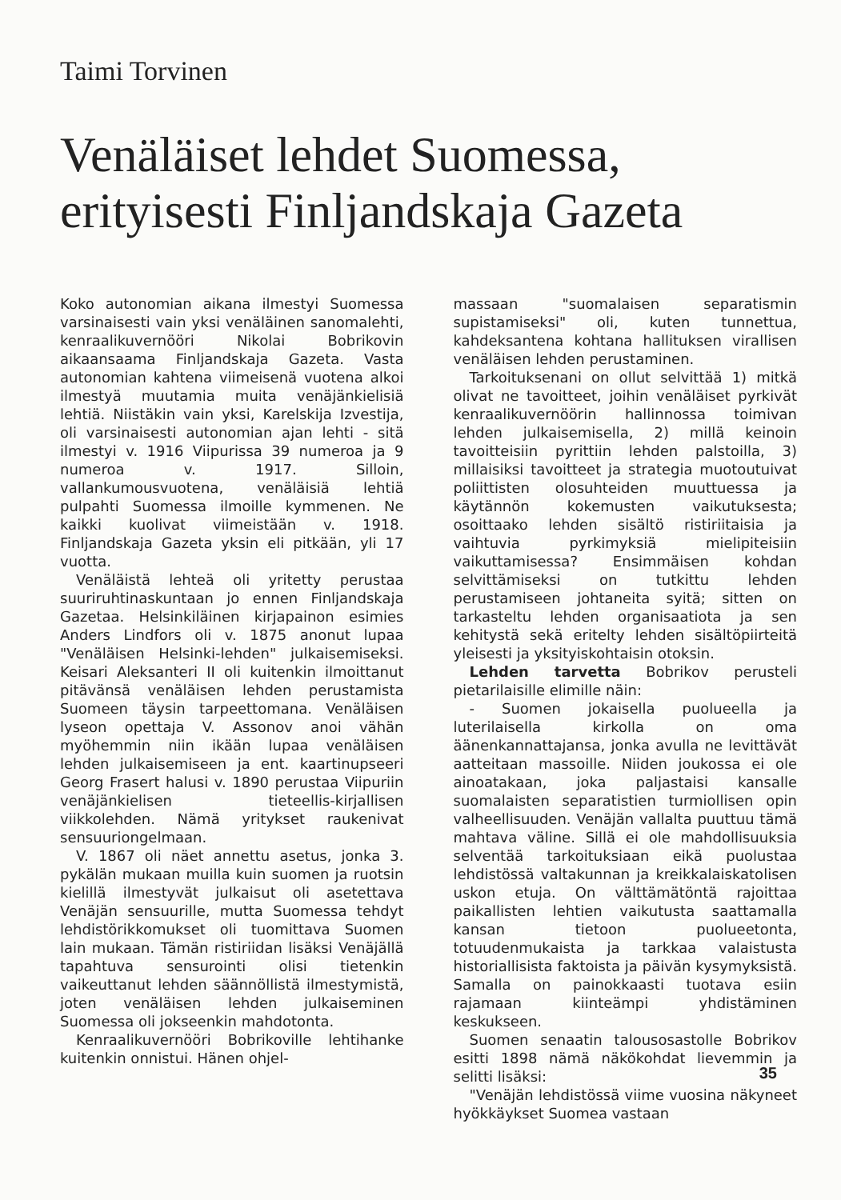Taimi Torvinen
Venäläiset lehdet Suomessa, erityisesti Finljandskaja Gazeta
Koko autonomian aikana ilmestyi Suomessa varsinaisesti vain yksi venäläinen sanomalehti, kenraalikuvernööri Nikolai Bobrikovin aikaansaama Finljandskaja Gazeta. Vasta autonomian kahtena viimeisenä vuotena alkoi ilmestyä muutamia muita venäjänkielisiä lehtiä. Niistäkin vain yksi, Karelskija Izvestija, oli varsinaisesti autonomian ajan lehti - sitä ilmestyi v. 1916 Viipurissa 39 numeroa ja 9 numeroa v. 1917. Silloin, vallankumousvuotena, venäläisiä lehtiä pulpahti Suomessa ilmoille kymmenen. Ne kaikki kuolivat viimeistään v. 1918. Finljandskaja Gazeta yksin eli pitkään, yli 17 vuotta.
Venäläistä lehteä oli yritetty perustaa suuriruhtinaskuntaan jo ennen Finljandskaja Gazetaa. Helsinkiläinen kirjapainon esimies Anders Lindfors oli v. 1875 anonut lupaa "Venäläisen Helsinki-lehden" julkaisemiseksi. Keisari Aleksanteri II oli kuitenkin ilmoittanut pitävänsä venäläisen lehden perustamista Suomeen täysin tarpeettomana. Venäläisen lyseon opettaja V. Assonov anoi vähän myöhemmin niin ikään lupaa venäläisen lehden julkaisemiseen ja ent. kaartinupseeri Georg Frasert halusi v. 1890 perustaa Viipuriin venäjänkielisen tieteellis-kirjallisen viikkolehden. Nämä yritykset raukenivat sensuuriongelmaan.
V. 1867 oli näet annettu asetus, jonka 3. pykälän mukaan muilla kuin suomen ja ruotsin kielillä ilmestyvät julkaisut oli asetettava Venäjän sensuurille, mutta Suomessa tehdyt lehdistörikkomukset oli tuomittava Suomen lain mukaan. Tämän ristiriidan lisäksi Venäjällä tapahtuva sensurointi olisi tietenkin vaikeuttanut lehden säännöllistä ilmestymistä, joten venäläisen lehden julkaiseminen Suomessa oli jokseenkin mahdotonta.
Kenraalikuvernööri Bobrikoville lehtihanke kuitenkin onnistui. Hänen ohjel-
massaan "suomalaisen separatismin supistamiseksi" oli, kuten tunnettua, kahdeksantena kohtana hallituksen virallisen venäläisen lehden perustaminen.
Tarkoituksenani on ollut selvittää 1) mitkä olivat ne tavoitteet, joihin venäläiset pyrkivät kenraalikuvernöörin hallinnossa toimivan lehden julkaisemisella, 2) millä keinoin tavoitteisiin pyrittiin lehden palstoilla, 3) millaisiksi tavoitteet ja strategia muotoutuivat poliittisten olosuhteiden muuttuessa ja käytännön kokemusten vaikutuksesta; osoittaako lehden sisältö ristiriitaisia ja vaihtuvia pyrkimyksiä mielipiteisiin vaikuttamisessa? Ensimmäisen kohdan selvittämiseksi on tutkittu lehden perustamiseen johtaneita syitä; sitten on tarkasteltu lehden organisaatiota ja sen kehitystä sekä eritelty lehden sisältöpiirteitä yleisesti ja yksityiskohtaisin otoksin.
Lehden tarvetta Bobrikov perusteli pietarilaisille elimille näin:
- Suomen jokaisella puolueella ja luterilaisella kirkolla on oma äänenkannattajansa, jonka avulla ne levittävät aatteitaan massoille. Niiden joukossa ei ole ainoatakaan, joka paljastaisi kansalle suomalaisten separatistien turmiollisen opin valheellisuuden. Venäjän vallalta puuttuu tämä mahtava väline. Sillä ei ole mahdollisuuksia selventää tarkoituksiaan eikä puolustaa lehdistössä valtakunnan ja kreikkalaiskatolisen uskon etuja. On välttämätöntä rajoittaa paikallisten lehtien vaikutusta saattamalla kansan tietoon puolueetonta, totuudenmukaista ja tarkkaa valaistusta historiallisista faktoista ja päivän kysymyksistä. Samalla on painokkaasti tuotava esiin rajamaan kiinteämpi yhdistäminen keskukseen.
Suomen senaatin talousosastolle Bobrikov esitti 1898 nämä näkökohdat lievemmin ja selitti lisäksi:
"Venäjän lehdistössä viime vuosina näkyneet hyökkäykset Suomea vastaan
35